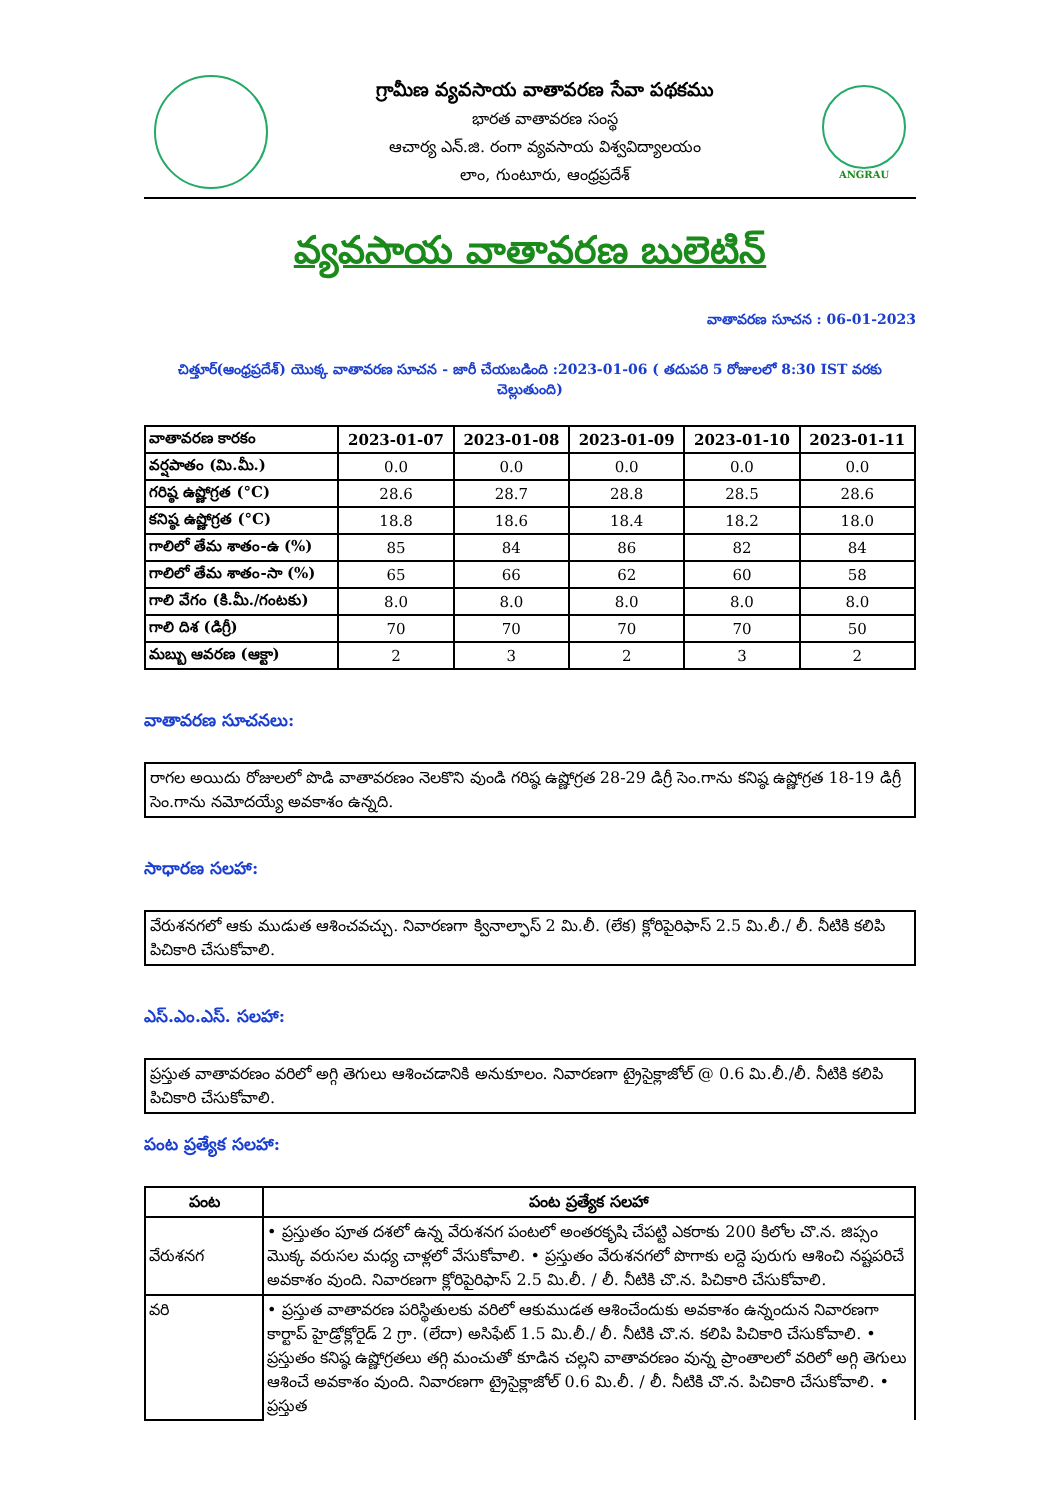గ్రామీణ వ్యవసాయ వాతావరణ సేవా పథకము
భారత వాతావరణ సంస్థ
ఆచార్య ఎన్.జి. రంగా వ్యవసాయ విశ్వవిద్యాలయం
లాం, గుంటూరు, ఆంధ్రప్రదేశ్
ANGRAU
వ్యవసాయ వాతావరణ బులెటిన్
వాతావరణ సూచన : 06-01-2023
చిత్తూర్(ఆంధ్రప్రదేశ్) యొక్క వాతావరణ సూచన - జారీ చేయబడింది :2023-01-06 ( తదుపరి 5 రోజులలో 8:30 IST వరకు చెల్లుతుంది)
| వాతావరణ కారకం | 2023-01-07 | 2023-01-08 | 2023-01-09 | 2023-01-10 | 2023-01-11 |
| వర్షపాతం (మి.మీ.) | 0.0 | 0.0 | 0.0 | 0.0 | 0.0 |
| గరిష్ఠ ఉష్ణోగ్రత (°C) | 28.6 | 28.7 | 28.8 | 28.5 | 28.6 |
| కనిష్ఠ ఉష్ణోగ్రత (°C) | 18.8 | 18.6 | 18.4 | 18.2 | 18.0 |
| గాలిలో తేమ శాతం-ఉ (%) | 85 | 84 | 86 | 82 | 84 |
| గాలిలో తేమ శాతం-సా (%) | 65 | 66 | 62 | 60 | 58 |
| గాలి వేగం (కి.మీ./గంటకు) | 8.0 | 8.0 | 8.0 | 8.0 | 8.0 |
| గాలి దిశ (డిగ్రీ) | 70 | 70 | 70 | 70 | 50 |
| మబ్బు ఆవరణ (ఆక్టా) | 2 | 3 | 2 | 3 | 2 |
వాతావరణ సూచనలు:
రాగల అయిదు రోజులలో పొడి వాతావరణం నెలకొని వుండి గరిష్ఠ ఉష్ణోగ్రత 28-29 డిగ్రీ సెం.గాను కనిష్ఠ ఉష్ణోగ్రత 18-19 డిగ్రీ సెం.గాను నమోదయ్యే అవకాశం ఉన్నది.
సాధారణ సలహా:
వేరుశనగలో ఆకు ముడుత ఆశించవచ్చు. నివారణగా క్వినాల్ఫాస్ 2 మి.లీ. (లేక) క్లోరిపైరిఫాస్ 2.5 మి.లీ./ లీ. నీటికి కలిపి పిచికారి చేసుకోవాలి.
ఎస్.ఎం.ఎస్. సలహా:
ప్రస్తుత వాతావరణం వరిలో అగ్గి తెగులు ఆశించడానికి అనుకూలం. నివారణగా ట్రైసైక్లాజోల్ @ 0.6 మి.లీ./లీ. నీటికి కలిపి పిచికారి చేసుకోవాలి.
పంట ప్రత్యేక సలహా:
| పంట | పంట ప్రత్యేక సలహా |
| --- | --- |
| వేరుశనగ | • ప్రస్తుతం పూత దశలో ఉన్న వేరుశనగ పంటలో అంతరకృషి చేపట్టి ఎకరాకు 200 కిలోల చొ.న. జిప్సం మొక్క వరుసల మధ్య చాళ్లలో వేసుకోవాలి. • ప్రస్తుతం వేరుశనగలో పొగాకు లద్దె పురుగు ఆశించి నష్టపరిచే అవకాశం వుంది. నివారణగా క్లోరిపైరిఫాస్ 2.5 మి.లీ. / లీ. నీటికి చొ.న. పిచికారి చేసుకోవాలి. |
| వరి | • ప్రస్తుత వాతావరణ పరిస్థితులకు వరిలో ఆకుముడత ఆశించేందుకు అవకాశం ఉన్నందున నివారణగా కార్టాప్ హైడ్రోక్లోరైడ్ 2 గ్రా. (లేదా) అసిఫేట్ 1.5 మి.లీ./ లీ. నీటికి చొ.న. కలిపి పిచికారి చేసుకోవాలి. • ప్రస్తుతం కనిష్ఠ ఉష్ణోగ్రతలు తగ్గి మంచుతో కూడిన చల్లని వాతావరణం వున్న ప్రాంతాలలో వరిలో అగ్గి తెగులు ఆశించే అవకాశం వుంది. నివారణగా ట్రైసైక్లాజోల్ 0.6 మి.లీ. / లీ. నీటికి చొ.న. పిచికారి చేసుకోవాలి. • ప్రస్తుత |